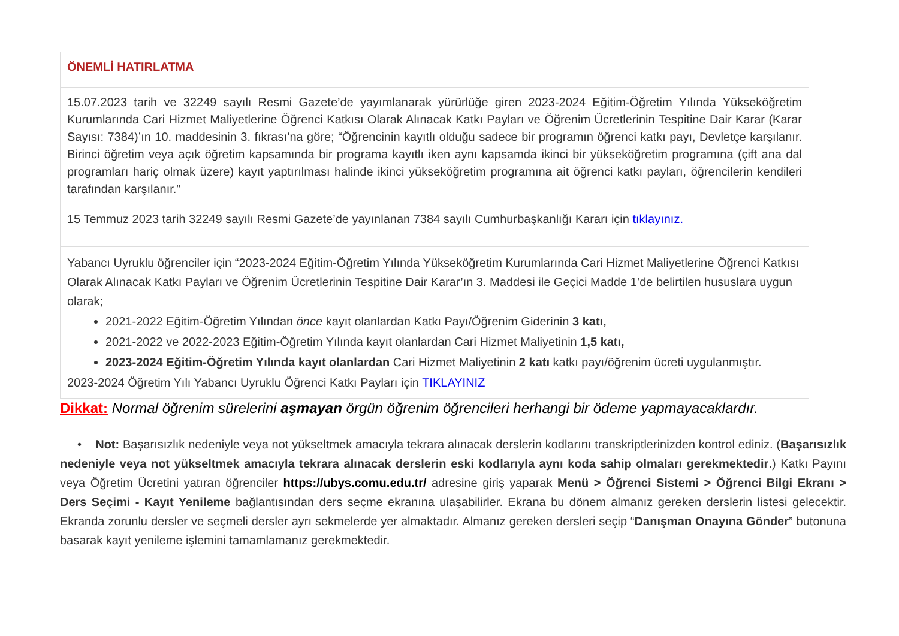| ÖNEMLİ HATIRLATMA |
| 15.07.2023 tarih ve 32249 sayılı Resmi Gazete’de yayımlanarak yürürlüğe giren 2023-2024 Eğitim-Öğretim Yılında Yükseköğretim Kurumlarında Cari Hizmet Maliyetlerine Öğrenci Katkısı Olarak Alınacak Katkı Payları ve Öğrenim Ücretlerinin Tespitine Dair Karar (Karar Sayısı: 7384)’ın 10. maddesinin 3. fıkrası’na göre; “Öğrencinin kayıtlı olduğu sadece bir programın öğrenci katkı payı, Devletçe karşılanır. Birinci öğretim veya açık öğretim kapsamında bir programa kayıtlı iken aynı kapsamda ikinci bir yükseköğretim programına (çift ana dal programları hariç olmak üzere) kayıt yaptırılması halinde ikinci yükseköğretim programına ait öğrenci katkı payları, öğrencilerin kendileri tarafından karşılanır.” |
| 15 Temmuz 2023 tarih 32249 sayılı Resmi Gazete’de yayınlanan 7384 sayılı Cumhurbaşkanlığı Kararı için tıklayınız. |
| Yabancı Uyruklu öğrenciler için “2023-2024 Eğitim-Öğretim Yılında Yükseköğretim Kurumlarında Cari Hizmet Maliyetlerine Öğrenci Katkısı Olarak Alınacak Katkı Payları ve Öğrenim Ücretlerinin Tespitine Dair Karar’ın 3. Maddesi ile Geçici Madde 1’de belirtilen hususlara uygun olarak; 2021-2022 Eğitim-Öğretim Yılından önce kayıt olanlardan Katkı Payı/Öğrenim Giderinin 3 katı, 2021-2022 ve 2022-2023 Eğitim-Öğretim Yılında kayıt olanlardan Cari Hizmet Maliyetinin 1,5 katı, 2023-2024 Eğitim-Öğretim Yılında kayıt olanlardan Cari Hizmet Maliyetinin 2 katı katkı payı/öğrenim ücreti uygulanmıştır. 2023-2024 Öğretim Yılı Yabancı Uyruklu Öğrenci Katkı Payları için TIKLAYINIZ |
Dikkat: Normal öğrenim sürelerini aşmayan örgün öğrenim öğrencileri herhangi bir ödeme yapmayacaklardır.
• Not: Başarısızlık nedeniyle veya not yükseltmek amacıyla tekrara alınacak derslerin kodlarını transkriptlerinizden kontrol ediniz. (Başarısızlık nedeniyle veya not yükseltmek amacıyla tekrara alınacak derslerin eski kodlarıyla aynı koda sahip olmaları gerekmektedir.) Katkı Payını veya Öğretim Ücretini yatıran öğrenciler https://ubys.comu.edu.tr/ adresine giriş yaparak Menü > Öğrenci Sistemi > Öğrenci Bilgi Ekranı > Ders Seçimi - Kayıt Yenileme bağlantısından ders seçme ekranına ulaşabilirler. Ekrana bu dönem almanız gereken derslerin listesi gelecektir. Ekranda zorunlu dersler ve seçmeli dersler ayrı sekmelerde yer almaktadır. Almanız gereken dersleri seçip “Danışman Onayına Gönder” butonuna basarak kayıt yenileme işlemini tamamlamanız gerekmektedir.